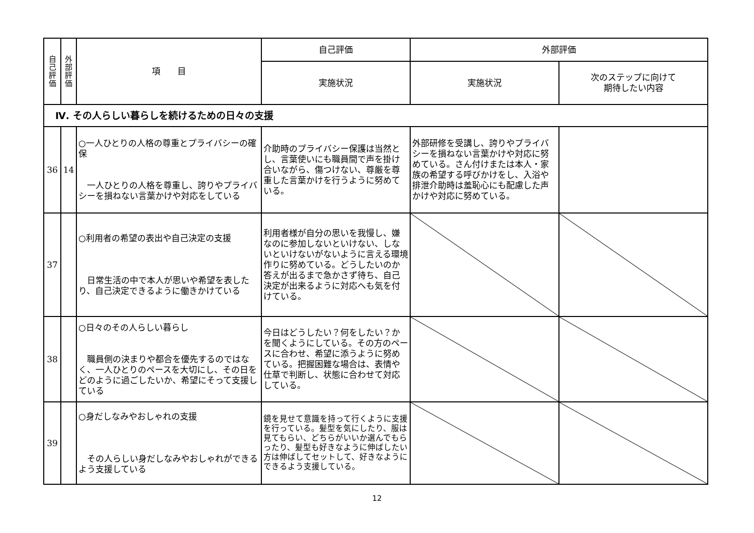| 自 己 評 価 | 外 部 評 価 | 項 目 | 自己評価 | 外部評価 | |
| --- | --- | --- | --- | --- | --- |
| | | | 実施状況 | 実施状況 | 次のステップに向けて 期待したい内容 |
| Ⅳ. その人らしい暮らしを続けるための日々の支援 | | | | | |
| 36 | 14 | ○一人ひとりの人格の尊重とプライバシーの確保 一人ひとりの人格を尊重し、誇りやプライバシーを損ねない言葉かけや対応をしている | 介助時のプライバシー保護は当然とし、言葉使いにも職員間で声を掛け合いながら、傷つけない、尊厳を尊重した言葉かけを行うように努めている。 | 外部研修を受講し、誇りやプライバシーを損ねない言葉かけや対応に努めている。さん付けまたは本人・家族の希望する呼びかけをし、入浴や排泄介助時は羞恥心にも配慮した声かけや対応に努めている。 | |
| 37 | | ○利用者の希望の表出や自己決定の支援 日常生活の中で本人が思いや希望を表したり、自己決定できるように働きかけている | 利用者様が自分の思いを我慢し、嫌なのに参加しないといけない、しないといけないがないように言える環境作りに努めている。どうしたいのか答えが出るまで急かさず待ち、自己決定が出来るように対応へも気を付けている。 | | |
| 38 | | ○日々のその人らしい暮らし 職員側の決まりや都合を優先するのではなく、一人ひとりのペースを大切にし、その日をどのように過ごしたいか、希望にそって支援している | 今日はどうしたい？何をしたい？かを聞くようにしている。その方のペースに合わせ、希望に添うように努めている。把握困難な場合は、表情や仕草で判断し、状態に合わせて対応している。 | | |
| 39 | | ○身だしなみやおしゃれの支援 その人らしい身だしなみやおしゃれができるよう支援している | 鏡を見せて意識を持って行くように支援を行っている。髪型を気にしたり、服は見てもらい、どちらがいいか選んでもらったり、髪型も好きなように伸ばしたい方は伸ばしてセットして、好きなようにできるよう支援している。 | | |
12